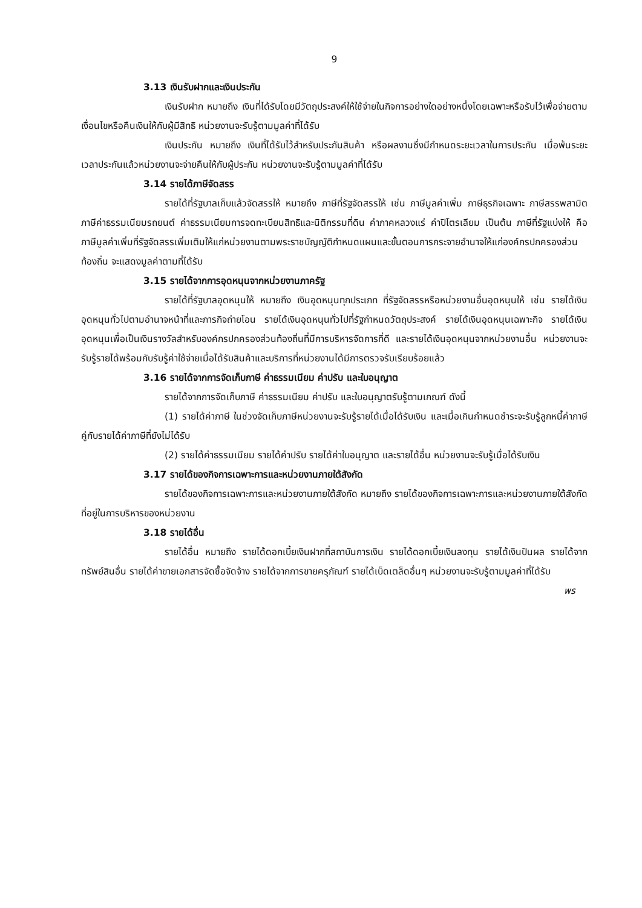9
3.13 เงินรับฝากและเงินประกัน
เงินรับฝาก หมายถึง เงินที่ได้รับโดยมีวัตถุประสงค์ให้ใช้จ่ายในกิจการอย่างใดอย่างหนึ่งโดยเฉพาะหรือรับไว้เพื่อจ่ายตามเงื่อนไขหรือคืนเงินให้กับผู้มีสิทธิ หน่วยงานจะรับรู้ตามมูลค่าที่ได้รับ
เงินประกัน หมายถึง เงินที่ได้รับไว้สำหรับประกันสินค้า หรือผลงานซึ่งมีกำหนดระยะเวลาในการประกัน เมื่อพ้นระยะเวลาประกันแล้วหน่วยงานจะจ่ายคืนให้กับผู้ประกัน หน่วยงานจะรับรู้ตามมูลค่าที่ได้รับ
3.14 รายได้ภาษีจัดสรร
รายได้ที่รัฐบาลเก็บแล้วจัดสรรให้ หมายถึง ภาษีที่รัฐจัดสรรให้ เช่น ภาษีมูลค่าเพิ่ม ภาษีธุรกิจเฉพาะ ภาษีสรรพสามิต ภาษีค่าธรรมเนียมรถยนต์ ค่าธรรมเนียมการจดทะเบียนสิทธิและนิติกรรมที่ดิน ค่าภาคหลวงแร่ ค่าปิโตรเลียม เป็นต้น ภาษีที่รัฐแบ่งให้ คือ ภาษีมูลค่าเพิ่มที่รัฐจัดสรรเพิ่มเติมให้แก่หน่วยงานตามพระราชบัญญัติกำหนดแผนและขั้นตอนการกระจายอำนาจให้แก่องค์กรปกครองส่วนท้องถิ่น จะแสดงมูลค่าตามที่ได้รับ
3.15 รายได้จากการอุดหนุนจากหน่วยงานภาครัฐ
รายได้ที่รัฐบาลอุดหนุนให้ หมายถึง เงินอุดหนุนทุกประเภท ที่รัฐจัดสรรหรือหน่วยงานอื่นอุดหนุนให้ เช่น รายได้เงินอุดหนุนทั่วไปตามอำนาจหน้าที่และภารกิจถ่ายโอน รายได้เงินอุดหนุนทั่วไปที่รัฐกำหนดวัตถุประสงค์ รายได้เงินอุดหนุนเฉพาะกิจ รายได้เงินอุดหนุนเพื่อเป็นเงินรางวัลสำหรับองค์กรปกครองส่วนท้องถิ่นที่มีการบริหารจัดการที่ดี และรายได้เงินอุดหนุนจากหน่วยงานอื่น หน่วยงานจะรับรู้รายได้พร้อมกับรับรู้ค่าใช้จ่ายเมื่อได้รับสินค้าและบริการที่หน่วยงานได้มีการตรวจรับเรียบร้อยแล้ว
3.16 รายได้จากการจัดเก็บภาษี ค่าธรรมเนียม ค่าปรับ และใบอนุญาต
รายได้จากการจัดเก็บภาษี ค่าธรรมเนียม ค่าปรับ และใบอนุญาตรับรู้ตามเกณฑ์ ดังนี้
(1) รายได้ค่าภาษี ในช่วงจัดเก็บภาษีหน่วยงานจะรับรู้รายได้เมื่อได้รับเงิน และเมื่อเกินกำหนดชำระจะรับรู้ลูกหนี้ค่าภาษีคู่กับรายได้ค่าภาษีที่ยังไม่ได้รับ
(2) รายได้ค่าธรรมเนียม รายได้ค่าปรับ รายได้ค่าใบอนุญาต และรายได้อื่น หน่วยงานจะรับรู้เมื่อได้รับเงิน
3.17 รายได้ของกิจการเฉพาะการและหน่วยงานภายใต้สังกัด
รายได้ของกิจการเฉพาะการและหน่วยงานภายใต้สังกัด หมายถึง รายได้ของกิจการเฉพาะการและหน่วยงานภายใต้สังกัดที่อยู่ในการบริหารของหน่วยงาน
3.18 รายได้อื่น
รายได้อื่น หมายถึง รายได้ดอกเบี้ยเงินฝากที่สถาบันการเงิน รายได้ดอกเบี้ยเงินลงทุน รายได้เงินปันผล รายได้จากทรัพย์สินอื่น รายได้ค่าขายเอกสารจัดซื้อจัดจ้าง รายได้จากการขายครุภัณฑ์ รายได้เบ็ดเตล็ดอื่นๆ หน่วยงานจะรับรู้ตามมูลค่าที่ได้รับ
พร